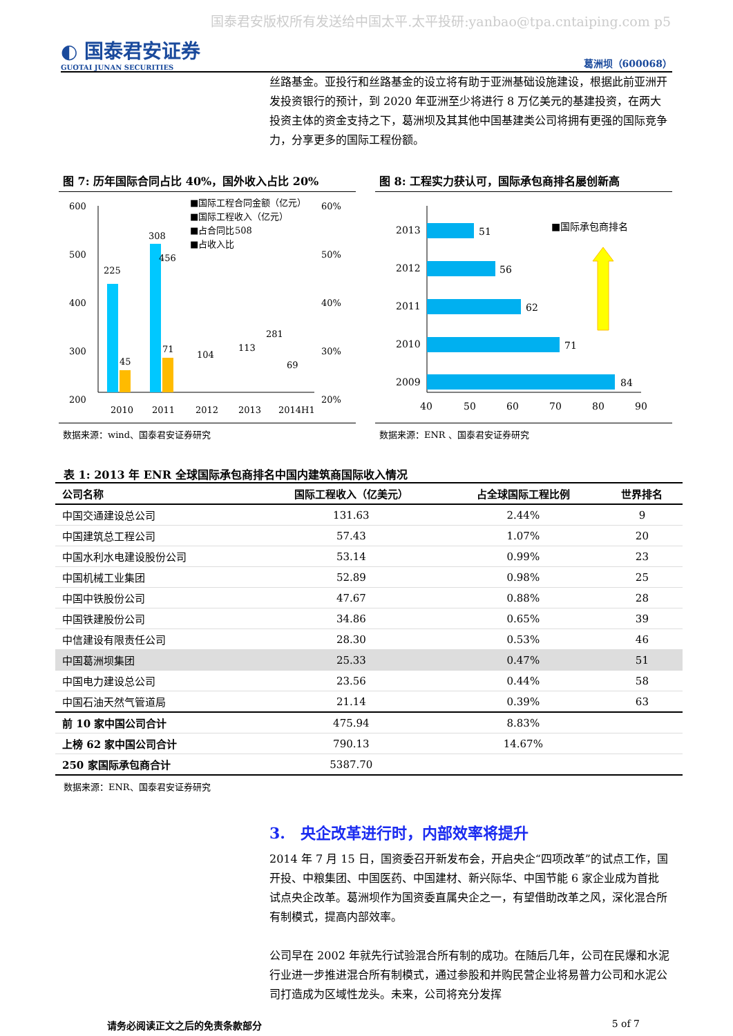国泰君安版权所有发送给中国太平.太平投研:yanbao@tpa.cntaiping.com p5
◐ 国泰君安证券
GUOTAI JUNAN SECURITIES
葛洲坝（600068）
丝路基金。亚投行和丝路基金的设立将有助于亚洲基础设施建设，根据此前亚洲开发投资银行的预计，到 2020 年亚洲至少将进行 8 万亿美元的基建投资，在两大投资主体的资金支持之下，葛洲坝及其其他中国基建类公司将拥有更强的国际竞争力，分享更多的国际工程份额。
图 7: 历年国际合同占比 40%，国外收入占比 20%
600
500
400
300
200
60%
50%
40%
30%
20%
225
45
308
71
2010
2011
2012
2013
2014H1
■国际工程合同金额（亿元）
■国际工程收入（亿元）
■占合同比
■占收入比
456
508
281
104
113
69
数据来源：wind、国泰君安证券研究
图 8: 工程实力获认可，国际承包商排名屡创新高
2013
51
2012
56
2011
62
2010
71
2009
84
40
50
60
70
80
90
■国际承包商排名
数据来源：ENR 、国泰君安证券研究
表 1: 2013 年 ENR 全球国际承包商排名中国内建筑商国际收入情况
| 公司名称 | 国际工程收入（亿美元） | 占全球国际工程比例 | 世界排名 |
| --- | --- | --- | --- |
| 中国交通建设总公司 | 131.63 | 2.44% | 9 |
| 中国建筑总工程公司 | 57.43 | 1.07% | 20 |
| 中国水利水电建设股份公司 | 53.14 | 0.99% | 23 |
| 中国机械工业集团 | 52.89 | 0.98% | 25 |
| 中国中铁股份公司 | 47.67 | 0.88% | 28 |
| 中国铁建股份公司 | 34.86 | 0.65% | 39 |
| 中信建设有限责任公司 | 28.30 | 0.53% | 46 |
| 中国葛洲坝集团 | 25.33 | 0.47% | 51 |
| 中国电力建设总公司 | 23.56 | 0.44% | 58 |
| 中国石油天然气管道局 | 21.14 | 0.39% | 63 |
| 前 10 家中国公司合计 | 475.94 | 8.83% | |
| 上榜 62 家中国公司合计 | 790.13 | 14.67% | |
| 250 家国际承包商合计 | 5387.70 | | |
数据来源：ENR、国泰君安证券研究
3.　央企改革进行时，内部效率将提升
2014 年 7 月 15 日，国资委召开新发布会，开启央企“四项改革”的试点工作，国开投、中粮集团、中国医药、中国建材、新兴际华、中国节能 6 家企业成为首批试点央企改革。葛洲坝作为国资委直属央企之一，有望借助改革之风，深化混合所有制模式，提高内部效率。
公司早在 2002 年就先行试验混合所有制的成功。在随后几年，公司在民爆和水泥行业进一步推进混合所有制模式，通过参股和并购民营企业将易普力公司和水泥公司打造成为区域性龙头。未来，公司将充分发挥
请务必阅读正文之后的免责条款部分 5 of 7